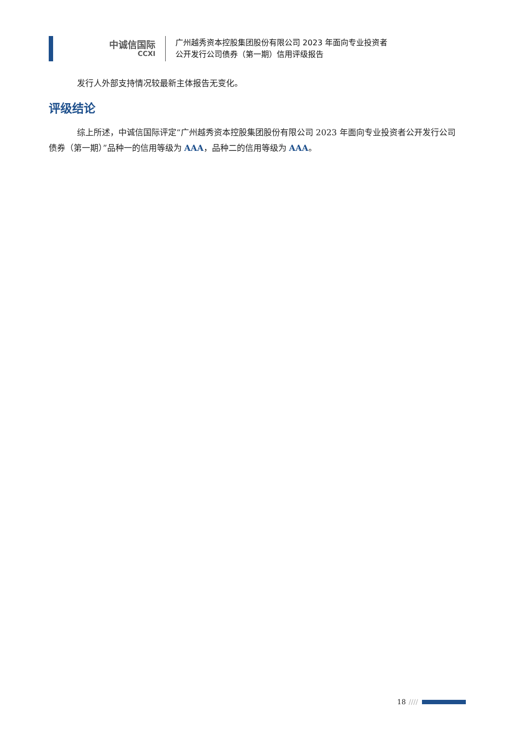中诚信国际
CCXI
广州越秀资本控股集团股份有限公司 2023 年面向专业投资者
公开发行公司债券（第一期）信用评级报告
发行人外部支持情况较最新主体报告无变化。
评级结论
综上所述，中诚信国际评定“广州越秀资本控股集团股份有限公司 2023 年面向专业投资者公开发行公司债券（第一期）”品种一的信用等级为 AAA，品种二的信用等级为 AAA。
18 ////